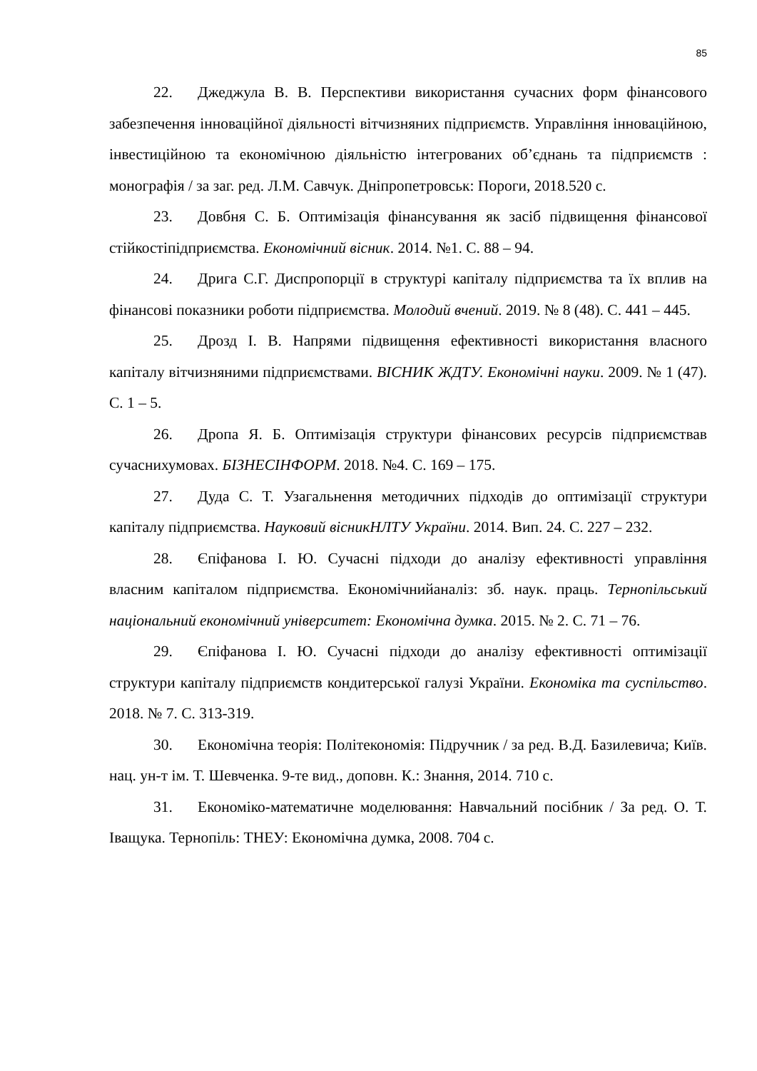85
22. Джеджула В. В. Перспективи використання сучасних форм фінансового забезпечення інноваційної діяльності вітчизняних підприємств. Управління інноваційною, інвестиційною та економічною діяльністю інтегрованих об’єднань та підприємств : монографія / за заг. ред. Л.М. Савчук. Дніпропетровськ: Пороги, 2018.520 с.
23. Довбня С. Б. Оптимізація фінансування як засіб підвищення фінансової стійкостіпідприємства. Економічний вісник. 2014. №1. С. 88 – 94.
24. Дрига С.Г. Диспропорції в структурі капіталу підприємства та їх вплив на фінансові показники роботи підприємства. Молодий вчений. 2019. № 8 (48). С. 441 – 445.
25. Дрозд І. В. Напрями підвищення ефективності використання власного капіталу вітчизняними підприємствами. ВІСНИК ЖДТУ. Економічні науки. 2009. № 1 (47). С. 1 – 5.
26. Дропа Я. Б. Оптимізація структури фінансових ресурсів підприємствав сучаснихумовах. БІЗНЕСІНФОРМ. 2018. №4. С. 169 – 175.
27. Дуда С. Т. Узагальнення методичних підходів до оптимізації структури капіталу підприємства. Науковий вісникНЛТУ України. 2014. Вип. 24. С. 227 – 232.
28. Єпіфанова І. Ю. Сучасні підходи до аналізу ефективності управління власним капіталом підприємства. Економічнийаналіз: зб. наук. праць. Тернопільський національний економічний університет: Економічна думка. 2015. № 2. С. 71 – 76.
29. Єпіфанова І. Ю. Сучасні підходи до аналізу ефективності оптимізації структури капіталу підприємств кондитерської галузі України. Економіка та суспільство. 2018. № 7. С. 313-319.
30. Економічна теорія: Політекономія: Підручник / за ред. В.Д. Базилевича; Київ. нац. ун-т ім. Т. Шевченка. 9-те вид., доповн. К.: Знання, 2014. 710 с.
31. Економіко-математичне моделювання: Навчальний посібник / За ред. О. Т. Іващука. Тернопіль: ТНЕУ: Економічна думка, 2008. 704 с.